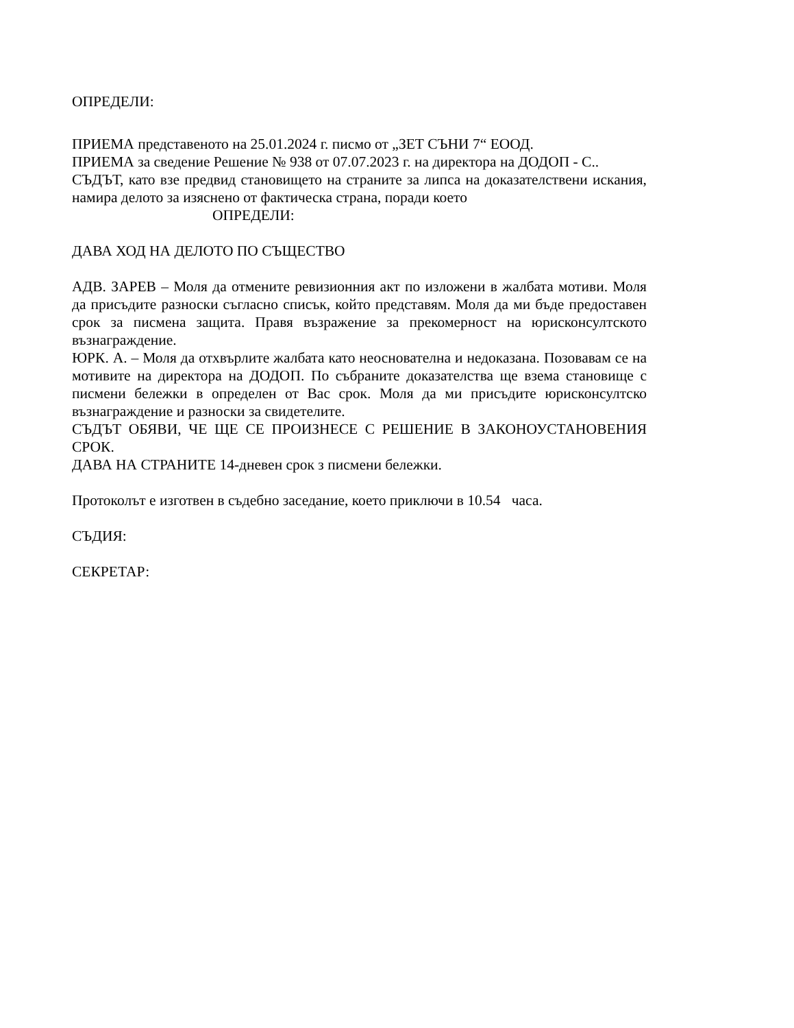ОПРЕДЕЛИ:
ПРИЕМА представеното на 25.01.2024 г. писмо от „ЗЕТ СЪНИ 7“ ЕООД.
ПРИЕМА за сведение Решение № 938 от 07.07.2023 г. на директора на ДОДОП - С..
СЪДЪТ, като взе предвид становището на страните за липса на доказателствени искания, намира делото за изяснено от фактическа страна, поради което
ОПРЕДЕЛИ:
ДАВА ХОД НА ДЕЛОТО ПО СЪЩЕСТВО
АДВ. ЗАРЕВ – Моля да отмените ревизионния акт по изложени в жалбата мотиви. Моля да присъдите разноски съгласно списък, който представям. Моля да ми бъде предоставен срок за писмена защита. Правя възражение за прекомерност на юрисконсултското възнаграждение.
ЮРК. А. – Моля да отхвърлите жалбата като неоснователна и недоказана. Позовавам се на мотивите на директора на ДОДОП. По събраните доказателства ще взема становище с писмени бележки в определен от Вас срок. Моля да ми присъдите юрисконсултско възнаграждение и разноски за свидетелите.
СЪДЪТ ОБЯВИ, ЧЕ ЩЕ СЕ ПРОИЗНЕСЕ С РЕШЕНИЕ В ЗАКОНОУСТАНОВЕНИЯ СРОК.
ДАВА НА СТРАНИТЕ 14-дневен срок з писмени бележки.
Протоколът е изготвен в съдебно заседание, което приключи в 10.54 часа.
СЪДИЯ:
СЕКРЕТАР: